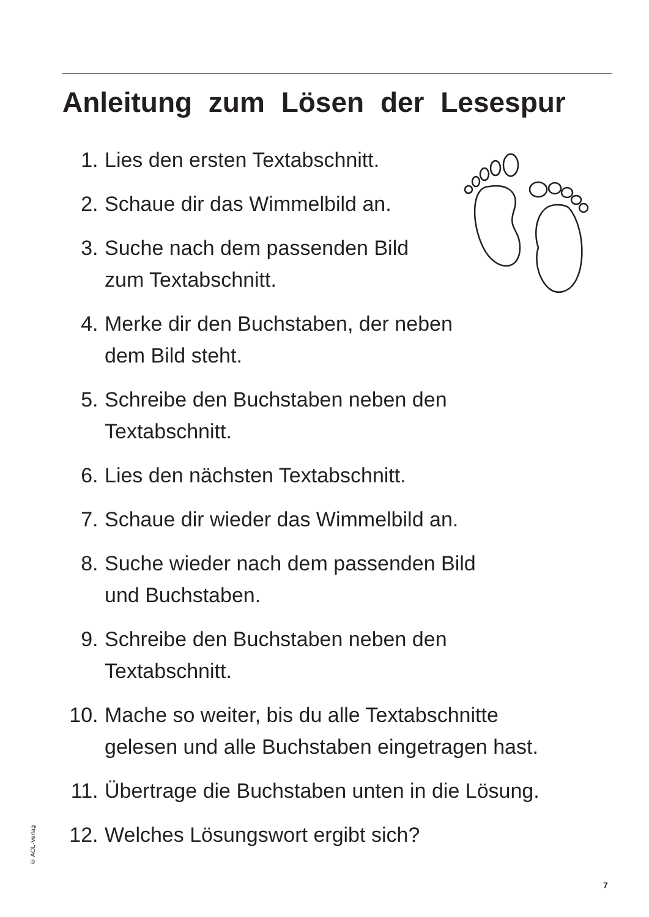Anleitung zum Lösen der Lesespur
1. Lies den ersten Textabschnitt.
2. Schaue dir das Wimmelbild an.
3. Suche nach dem passenden Bild
zum Textabschnitt.
4. Merke dir den Buchstaben, der neben
dem Bild steht.
5. Schreibe den Buchstaben neben den
Textabschnitt.
6. Lies den nächsten Textabschnitt.
7. Schaue dir wieder das Wimmelbild an.
8. Suche wieder nach dem passenden Bild
und Buchstaben.
9. Schreibe den Buchstaben neben den
Textabschnitt.
10. Mache so weiter, bis du alle Textabschnitte
gelesen und alle Buchstaben eingetragen hast.
11. Übertrage die Buchstaben unten in die Lösung.
12. Welches Lösungswort ergibt sich?
© AOL-Verlag
7